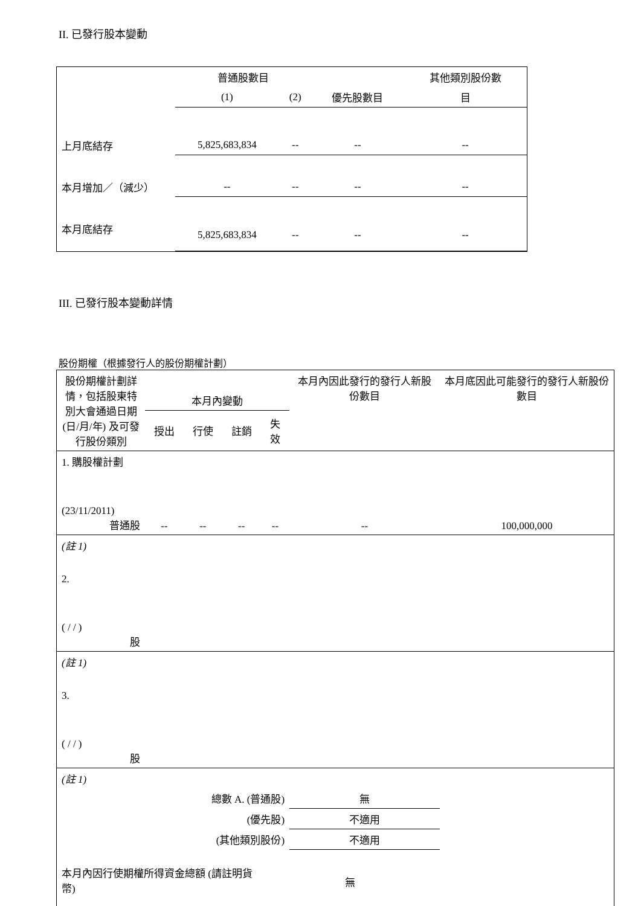II. 已發行股本變動
| | 普通股數目 | | | 其他類別股份數 |
| --- | --- | --- | --- | --- |
| | (1) | (2) | 優先股數目 | 目 |
| 上月底結存 | 5,825,683,834 | -- | -- | -- |
| 本月增加／（減少） | -- | -- | -- | -- |
| 本月底結存 | 5,825,683,834 | -- | -- | -- |
III. 已發行股本變動詳情
股份期權（根據發行人的股份期權計劃）
| 股份期權計劃詳情，包括股東特別大會通過日期(日/月/年) 及可發行股份類別 | 本月內變動 | | | | 本月內因此發行的發行人新股份數目 | 本月底因此可能發行的發行人新股份數目 |
| --- | --- | --- | --- | --- | --- | --- |
| | 授出 | 行使 | 註銷 | 失效 | | |
| 1. 購股權計劃 (23/11/2011) 普通股 | -- | -- | -- | -- | -- | 100,000,000 |
| (註 1) | | | | | | |
| 2. ( / / ) 股 | | | | | | |
| (註 1) | | | | | | |
| 3. ( / / ) 股 | | | | | | |
| (註 1) | | | | | | |
| 總數 A. (普通股) | | | | | 無 | |
| (優先股) | | | | | 不適用 | |
| (其他類別股份) | | | | | 不適用 | |
| 本月內因行使期權所得資金總額 (請註明貨幣) | | | | 無 | | |